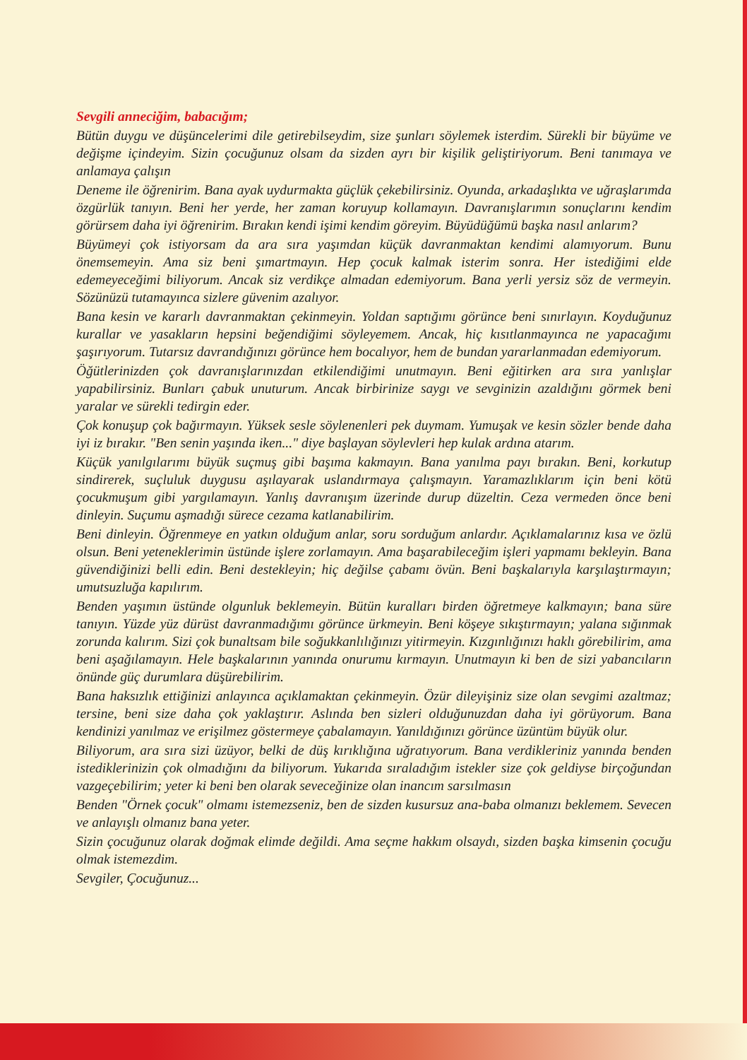Sevgili anneciğim, babacığım;
Bütün duygu ve düşüncelerimi dile getirebilseydim, size şunları söylemek isterdim. Sürekli bir büyüme ve değişme içindeyim. Sizin çocuğunuz olsam da sizden ayrı bir kişilik geliştiriyorum. Beni tanımaya ve anlamaya çalışın
Deneme ile öğrenirim. Bana ayak uydurmakta güçlük çekebilirsiniz. Oyunda, arkadaşlıkta ve uğraşlarımda özgürlük tanıyın. Beni her yerde, her zaman koruyup kollamayın. Davranışlarımın sonuçlarını kendim görürsem daha iyi öğrenirim. Bırakın kendi işimi kendim göreyim. Büyüdüğümü başka nasıl anlarım?
Büyümeyi çok istiyorsam da ara sıra yaşımdan küçük davranmaktan kendimi alamıyorum. Bunu önemsemeyin. Ama siz beni şımartmayın. Hep çocuk kalmak isterim sonra. Her istediğimi elde edemeyeceğimi biliyorum. Ancak siz verdikçe almadan edemiyorum. Bana yerli yersiz söz de vermeyin. Sözünüzü tutamayınca sizlere güvenim azalıyor.
Bana kesin ve kararlı davranmaktan çekinmeyin. Yoldan saptığımı görünce beni sınırlayın. Koyduğunuz kurallar ve yasakların hepsini beğendiğimi söyleyemem. Ancak, hiç kısıtlanmayınca ne yapacağımı şaşırıyorum. Tutarsız davrandığınızı görünce hem bocalıyor, hem de bundan yararlanmadan edemiyorum.
Öğütlerinizden çok davranışlarınızdan etkilendiğimi unutmayın. Beni eğitirken ara sıra yanlışlar yapabilirsiniz. Bunları çabuk unuturum. Ancak birbirinize saygı ve sevginizin azaldığını görmek beni yaralar ve sürekli tedirgin eder.
Çok konuşup çok bağırmayın. Yüksek sesle söylenenleri pek duymam. Yumuşak ve kesin sözler bende daha iyi iz bırakır. "Ben senin yaşında iken..." diye başlayan söylevleri hep kulak ardına atarım.
Küçük yanılgılarımı büyük suçmuş gibi başıma kakmayın. Bana yanılma payı bırakın. Beni, korkutup sindirerek, suçluluk duygusu aşılayarak uslandırmaya çalışmayın. Yaramazlıklarım için beni kötü çocukmuşum gibi yargılamayın. Yanlış davranışım üzerinde durup düzeltin. Ceza vermeden önce beni dinleyin. Suçumu aşmadığı sürece cezama katlanabilirim.
Beni dinleyin. Öğrenmeye en yatkın olduğum anlar, soru sorduğum anlardır. Açıklamalarınız kısa ve özlü olsun. Beni yeteneklerimin üstünde işlere zorlamayın. Ama başarabileceğim işleri yapmamı bekleyin. Bana güvendiğinizi belli edin. Beni destekleyin; hiç değilse çabamı övün. Beni başkalarıyla karşılaştırmayın; umutsuzluğa kapılırım.
Benden yaşımın üstünde olgunluk beklemeyin. Bütün kuralları birden öğretmeye kalkmayın; bana süre tanıyın. Yüzde yüz dürüst davranmadığımı görünce ürkmeyin. Beni köşeye sıkıştırmayın; yalana sığınmak zorunda kalırım. Sizi çok bunaltsam bile soğukkanlılığınızı yitirmeyin. Kızgınlığınızı haklı görebilirim, ama beni aşağılamayın. Hele başkalarının yanında onurumu kırmayın. Unutmayın ki ben de sizi yabancıların önünde güç durumlara düşürebilirim.
Bana haksızlık ettiğinizi anlayınca açıklamaktan çekinmeyin. Özür dileyişiniz size olan sevgimi azaltmaz; tersine, beni size daha çok yaklaştırır. Aslında ben sizleri olduğunuzdan daha iyi görüyorum. Bana kendinizi yanılmaz ve erişilmez göstermeye çabalamayın. Yanıldığınızı görünce üzüntüm büyük olur.
Biliyorum, ara sıra sizi üzüyor, belki de düş kırıklığına uğratıyorum. Bana verdikleriniz yanında benden istediklerinizin çok olmadığını da biliyorum. Yukarıda sıraladığım istekler size çok geldiyse birçoğundan vazgeçebilirim; yeter ki beni ben olarak seveceğinize olan inancım sarsılmasın
Benden "Örnek çocuk" olmamı istemezseniz, ben de sizden kusursuz ana-baba olmanızı beklemem. Sevecen ve anlayışlı olmanız bana yeter.
Sizin çocuğunuz olarak doğmak elimde değildi. Ama seçme hakkım olsaydı, sizden başka kimsenin çocuğu olmak istemezdim.
Sevgiler, Çocuğunuz...